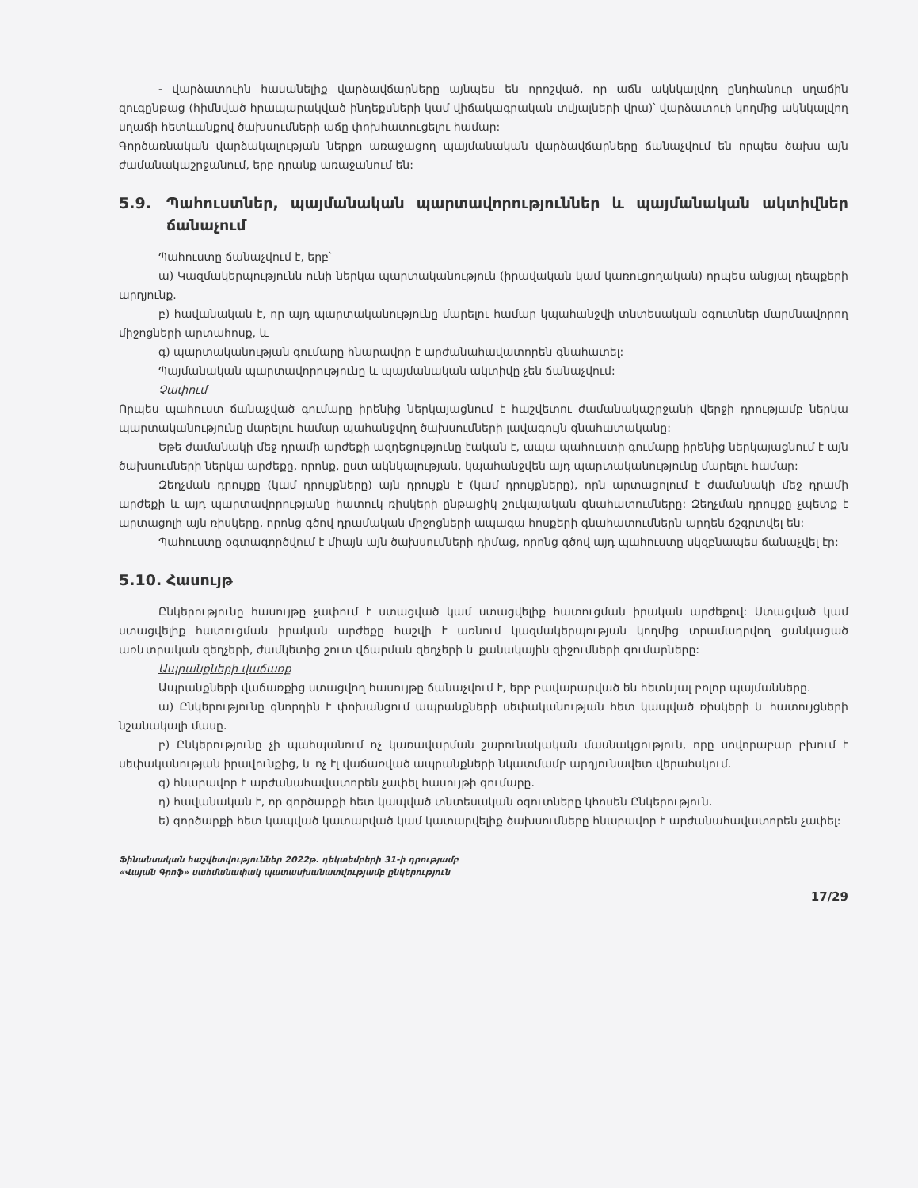- վարձատուին հասանելիք վարձավճարները այնպես են որոշված, որ աճն ակնկալվող ընդհանուր սղաճին զուգընթաց (հիմնված հրապարակված ինդեքսների կամ վիճակագրական տվյալների վրա)՝ վարձատուի կողմից ակնկալվող սղաճի հետևանքով ծախսումների աճը փոխհատուցելու համար:
Գործառնական վարձակալության ներքո առաջացող պայմանական վարձավճարները ճանաչվում են որպես ծախս այն ժամանակաշրջանում, երբ դրանք առաջանում են:
5.9. Պահուստներ, պայմանական պարտավորություններ և պայմանական ակտիվներ ճանաչում
Պահուստը ճանաչվում է, երբ՝
ա) Կազմակերպությունն ունի ներկա պարտականություն (իրավական կամ կառուցողական) որպես անցյալ դեպքերի արդյունք.
բ) հավանական է, որ այդ պարտականությունը մարելու համար կպահանջվի տնտեսական օգուտներ մարմնավորող միջոցների արտահոսք, և
գ) պարտականության գումարը հնարավոր է արժանահավատորեն գնահատել:
Պայմանական պարտավորությունը և պայմանական ակտիվը չեն ճանաչվում:
Չափում
Որպես պահուստ ճանաչված գումարը իրենից ներկայացնում է հաշվետու ժամանակաշրջանի վերջի դրությամբ ներկա պարտականությունը մարելու համար պահանջվող ծախսումների լավագույն գնահատականը:
Եթե ժամանակի մեջ դրամի արժեքի ազդեցությունը էական է, ապա պահուստի գումարը իրենից ներկայացնում է այն ծախսումների ներկա արժեքը, որոնք, ըստ ակնկալության, կպահանջվեն այդ պարտականությունը մարելու համար:
Զեղչման դրույքը (կամ դրույքները) այն դրույքն է (կամ դրույքները), որն արտացոլում է ժամանակի մեջ դրամի արժեքի և այդ պարտավորությանը հատուկ ռիսկերի ընթացիկ շուկայական գնահատումները: Զեղչման դրույքը չպետք է արտացոլի այն ռիսկերը, որոնց գծով դրամական միջոցների ապագա հոսքերի գնահատումներն արդեն ճշգրտվել են:
Պահուստը օգտագործվում է միայն այն ծախսումների դիմաց, որոնց գծով այդ պահուստը սկզբնապես ճանաչվել էր:
5.10. Հասույթ
Ընկերությունը հասույթը չափում է ստացված կամ ստացվելիք հատուցման իրական արժեքով: Ստացված կամ ստացվելիք հատուցման իրական արժեքը հաշվի է առնում կազմակերպության կողմից տրամադրվող ցանկացած առևտրական զեղչերի, ժամկետից շուտ վճարման զեղչերի և քանակային զիջումների գումարները:
Ապրանքների վաճառք
Ապրանքների վաճառքից ստացվող հասույթը ճանաչվում է, երբ բավարարված են հետևյալ բոլոր պայմանները.
ա) Ընկերությունը գնորդին է փոխանցում ապրանքների սեփականության հետ կապված ռիսկերի և հատույցների նշանակալի մասը.
բ) Ընկերությունը չի պահպանում ոչ կառավարման շարունակական մասնակցություն, որը սովորաբար բխում է սեփականության իրավունքից, և ոչ էլ վաճառված ապրանքների նկատմամբ արդյունավետ վերահսկում.
գ) հնարավոր է արժանահավատորեն չափել հասույթի գումարը.
դ) հավանական է, որ գործարքի հետ կապված տնտեսական օգուտները կհոսեն Ընկերություն.
ե) գործարքի հետ կապված կատարված կամ կատարվելիք ծախսումները հնարավոր է արժանահավատորեն չափել:
Ֆինանսական հաշվետվություններ 2022թ. դեկտեմբերի 31-ի դրությամբ
«Վայան Գրոֆ» սահմանափակ պատասխանատվությամբ ընկերություն
17/29